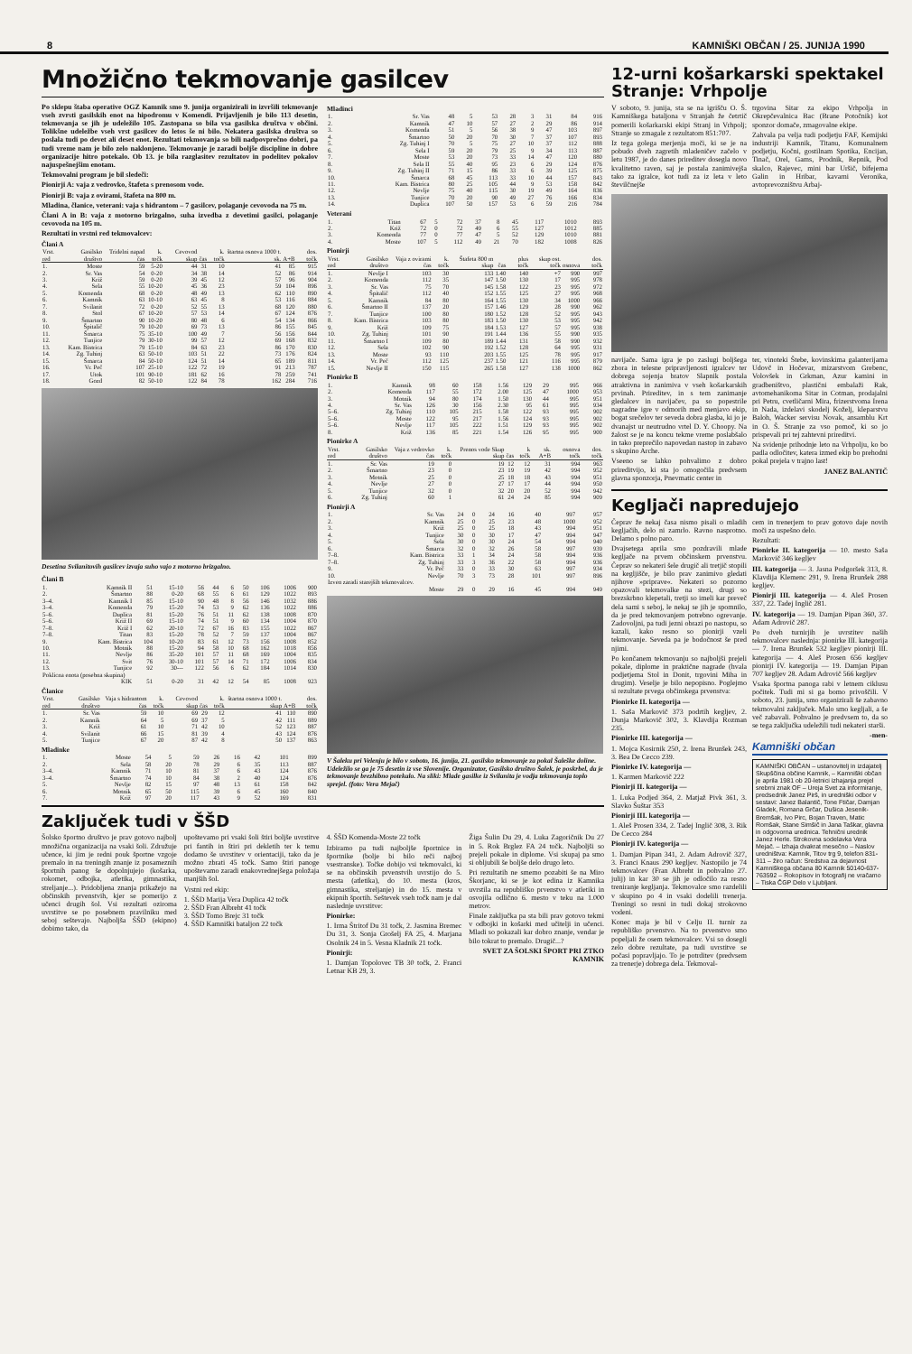8 KAMNIŠKI OBČAN / 25. JUNIJA 1990
Množično tekmovanje gasilcev
Po sklepu štaba operative OGZ Kamnik smo 9. junija organizirali in izvršili tekmovanje vseh zvrsti gasilskih enot na hipodromu v Komendi. Prijavljenih je bilo 113 desetin, tekmovanja se jih je udeležilo 105. Zastopana so bila vsa gasilska društva v občini. Tolikšne udeležbe vseh vrst gasilcev do letos še ni bilo. Nekatera gasilska društva so poslala tudi po devet ali deset enot. Rezultati tekmovanja so bili nadpovprečno dobri, pa tudi vreme nam je bilo zelo naklonjeno. Tekmovanje je zaradi boljše discipline in dobre organizacije hitro potekalo. Ob 13. je bila razglasitev rezultatov in podelitev pokalov najuspešnejšim enotam.
Tekmovalni program je bil sledeči:
Pionirji A: vaja z vedrovko, štafeta s prenosom vode.
Pionirji B: vaja z ovirami, štafeta na 800 m.
Mladina, članice, veterani: vaja s hidrantom – 7 gasilcev, polaganje cevovoda na 75 m.
Člani A in B: vaja z motorno brizgalno, suha izvedba z devetimi gasilci, polaganje cevovoda na 105 m.
Rezultati in vrstni red tekmovalcev:
Člani A
| Vrst. red | Gasilsko društvo | Tridelni napad čas | k. točk | Cevovod skup | čas | k. točk | štartna osnova 1000 t. sk. | A+B | dos. točk |
| --- | --- | --- | --- | --- | --- | --- | --- | --- | --- |
| 1. | Moste | 59 | 5-20 | 44 | 31 | 10 | 41 | 85 | 915 |
| 2. | Sr. Vas | 54 | 0-20 | 34 | 38 | 14 | 52 | 86 | 914 |
| 3. | Križ | 59 | 0-20 | 39 | 45 | 12 | 57 | 96 | 904 |
| 4. | Sela | 55 | 10-20 | 45 | 36 | 23 | 59 | 104 | 896 |
| 5. | Komenda | 68 | 0-20 | 48 | 49 | 13 | 62 | 110 | 890 |
| 6. | Kamnik | 63 | 10-10 | 63 | 45 | 8 | 53 | 116 | 884 |
| 7. | Svilanit | 72 | 0-20 | 52 | 55 | 13 | 68 | 120 | 880 |
| 8. | Stol | 67 | 10-20 | 57 | 53 | 14 | 67 | 124 | 876 |
| 9. | Šmartno | 90 | 10-20 | 80 | 48 | 6 | 54 | 134 | 866 |
| 10. | Špitalič | 79 | 10-20 | 69 | 73 | 13 | 86 | 155 | 845 |
| 11. | Šmarca | 75 | 35-10 | 100 | 49 | 7 | 56 | 156 | 844 |
| 12. | Tunjice | 79 | 30-10 | 99 | 57 | 12 | 69 | 168 | 832 |
| 13. | Kam. Bistrica | 79 | 15-10 | 84 | 63 | 23 | 86 | 170 | 830 |
| 14. | Zg. Tuhinj | 63 | 50-10 | 103 | 51 | 22 | 73 | 176 | 824 |
| 15. | Šmarca | 84 | 50-10 | 124 | 51 | 14 | 65 | 189 | 811 |
| 16. | Vr. Peč | 107 | 25-10 | 122 | 72 | 19 | 91 | 213 | 787 |
| 17. | Utok | 101 | 90-10 | 181 | 62 | 16 | 78 | 259 | 741 |
| 18. | Gozd | 82 | 50-10 | 122 | 84 | 78 | 162 | 284 | 716 |
Desetina Svilanitovih gasilcev izvaja suho vajo z motorno brizgalno.
Člani B
| 1. | Kamnik II | 51 | 15-10 | 56 | 44 | 6 | 50 | 106 | 1006 | 900 |
| 2. | Šmartno | 88 | 0-20 | 68 | 55 | 6 | 61 | 129 | 1022 | 893 |
| 3–4. | Kamnik I | 85 | 15-10 | 90 | 48 | 8 | 56 | 146 | 1032 | 886 |
| 3–4. | Komenda | 79 | 15-20 | 74 | 53 | 9 | 62 | 136 | 1022 | 886 |
| 5–6. | Duplica | 81 | 15-20 | 76 | 51 | 11 | 62 | 138 | 1008 | 870 |
| 5–6. | Križ II | 69 | 15-10 | 74 | 51 | 9 | 60 | 134 | 1004 | 870 |
| 7–8. | Križ I | 62 | 20-10 | 72 | 67 | 16 | 83 | 155 | 1022 | 867 |
| 7–8. | Titan | 83 | 15-20 | 78 | 52 | 7 | 59 | 137 | 1004 | 867 |
| 9. | Kam. Bistrica | 104 | 10-20 | 83 | 61 | 12 | 73 | 156 | 1008 | 852 |
| 10. | Motnik | 88 | 15-20 | 94 | 58 | 10 | 68 | 162 | 1018 | 856 |
| 11. | Nevlje | 86 | 35-20 | 101 | 57 | 11 | 68 | 169 | 1004 | 835 |
| 12. | Svit | 76 | 30-10 | 101 | 57 | 14 | 71 | 172 | 1006 | 834 |
| 13. | Tunjice | 92 | 30--- | 122 | 56 | 6 | 62 | 184 | 1014 | 830 |
| Poklicna enota (posebna skupina) | | | | | | | | | | |
| | KIK | 51 | 0-20 | 31 | 42 | 12 | 54 | 85 | 1008 | 923 |
Članice
| Vrst. red | Gasilsko društvo | Vaja s hidrantom čas | k. točk | Cevovod skup | čas | k. točk | štartna osnova 1000 t. skup | A+B | dos. točk |
| --- | --- | --- | --- | --- | --- | --- | --- | --- | --- |
| 1. | Sr. Vas | 59 | 10 | 69 | 29 | 12 | 41 | 110 | 890 |
| 2. | Kamnik | 64 | 5 | 69 | 37 | 5 | 42 | 111 | 889 |
| 3. | Križ | 61 | 10 | 71 | 42 | 10 | 52 | 123 | 887 |
| 4. | Svilanit | 66 | 15 | 81 | 39 | 4 | 43 | 124 | 876 |
| 5. | Tunjice | 67 | 20 | 87 | 42 | 8 | 50 | 137 | 863 |
Mladinke
| 1. | Moste | 54 | 5 | 59 | 26 | 16 | 42 | 101 | 899 |
| 2. | Sela | 58 | 20 | 78 | 29 | 6 | 35 | 113 | 887 |
| 3–4. | Kamnik | 71 | 10 | 81 | 37 | 6 | 43 | 124 | 876 |
| 3–4. | Šmartno | 74 | 10 | 84 | 38 | 2 | 40 | 124 | 876 |
| 5. | Nevlje | 82 | 15 | 97 | 48 | 13 | 61 | 158 | 842 |
| 6. | Motnik | 65 | 50 | 115 | 39 | 6 | 45 | 160 | 840 |
| 7. | Križ | 97 | 20 | 117 | 43 | 9 | 52 | 169 | 831 |
Mladinci
| 1. | Sr. Vas | 48 | 5 | 53 | 28 | 3 | 31 | 84 | 916 |
| 2. | Kamnik | 47 | 10 | 57 | 27 | 2 | 29 | 86 | 914 |
| 3. | Komenda | 51 | 5 | 56 | 38 | 9 | 47 | 103 | 897 |
| 4. | Šmartno | 50 | 20 | 70 | 30 | 7 | 37 | 107 | 893 |
| 5. | Zg. Tuhinj I | 70 | 5 | 75 | 27 | 10 | 37 | 112 | 888 |
| 6. | Sela I | 59 | 20 | 79 | 25 | 9 | 34 | 113 | 887 |
| 7. | Moste | 53 | 20 | 73 | 33 | 14 | 47 | 120 | 880 |
| 8. | Sela II | 55 | 40 | 95 | 23 | 6 | 29 | 124 | 876 |
| 9. | Zg. Tuhinj II | 71 | 15 | 86 | 33 | 6 | 39 | 125 | 875 |
| 10. | Šmarca | 68 | 45 | 113 | 33 | 10 | 44 | 157 | 843 |
| 11. | Kam. Bistrica | 80 | 25 | 105 | 44 | 9 | 53 | 158 | 842 |
| 12. | Nevlje | 75 | 40 | 115 | 30 | 19 | 49 | 164 | 836 |
| 13. | Tunjice | 70 | 20 | 90 | 49 | 27 | 76 | 166 | 834 |
| 14. | Duplica | 107 | 50 | 157 | 53 | 6 | 59 | 216 | 784 |
Veterani
| 1. | Titan | 67 | 5 | 72 | 37 | 8 | 45 | 117 | 1010 | 893 |
| 2. | Križ | 72 | 0 | 72 | 49 | 6 | 55 | 127 | 1012 | 885 |
| 3. | Komenda | 77 | 0 | 77 | 47 | 5 | 52 | 129 | 1010 | 881 |
| 4. | Moste | 107 | 5 | 112 | 49 | 21 | 70 | 182 | 1008 | 826 |
Pionirji
| Vrst. red | Gasilsko društvo | Vaja z ovirami čas | k. točk | Štafeta 800 m skup | čas | plus točk | skup ost. točk | osnova | dos. točk |
| --- | --- | --- | --- | --- | --- | --- | --- | --- | --- |
| 1. | Nevlje I | 103 | 30 | 133 | 1.40 | 140 | +7 | 990 | 997 |
| 2. | Komenda | 112 | 35 | 147 | 1.50 | 130 | 17 | 995 | 978 |
| 3. | Sr. Vas | 75 | 70 | 145 | 1.58 | 122 | 23 | 995 | 972 |
| 4. | Špitalič | 112 | 40 | 152 | 1.55 | 125 | 27 | 995 | 968 |
| 5. | Kamnik | 84 | 80 | 164 | 1.55 | 130 | 34 | 1000 | 966 |
| 6. | Šmartno II | 137 | 20 | 157 | 1.46 | 129 | 28 | 990 | 962 |
| 7. | Tunjice | 100 | 80 | 180 | 1.52 | 128 | 52 | 995 | 943 |
| 8. | Kam. Bistrica | 103 | 80 | 183 | 1.50 | 130 | 53 | 995 | 942 |
| 9. | Križ | 109 | 75 | 184 | 1.53 | 127 | 57 | 995 | 938 |
| 10. | Zg. Tuhinj | 101 | 90 | 191 | 1.44 | 136 | 55 | 990 | 935 |
| 11. | Šmartno I | 109 | 80 | 189 | 1.44 | 131 | 58 | 990 | 932 |
| 12. | Sela | 102 | 90 | 192 | 1.52 | 128 | 64 | 995 | 931 |
| 13. | Moste | 93 | 110 | 203 | 1.55 | 125 | 78 | 995 | 917 |
| 14. | Vr. Peč | 112 | 125 | 237 | 1.50 | 121 | 116 | 995 | 879 |
| 15. | Nevlje II | 150 | 115 | 265 | 1.58 | 127 | 138 | 1000 | 862 |
Pionirke B
| 1. | Kamnik | 98 | 60 | 158 | 1.56 | 129 | 29 | 995 | 966 |
| 2. | Komenda | 117 | 55 | 172 | 2.00 | 125 | 47 | 1000 | 953 |
| 3. | Motnik | 94 | 80 | 174 | 1.50 | 130 | 44 | 995 | 951 |
| 4. | Sr. Vas | 126 | 30 | 156 | 2.30 | 95 | 61 | 995 | 934 |
| 5–6. | Zg. Tuhinj | 110 | 105 | 215 | 1.58 | 122 | 93 | 995 | 902 |
| 5–6. | Moste | 122 | 95 | 217 | 1.56 | 124 | 93 | 995 | 902 |
| 5–6. | Nevlje | 117 | 105 | 222 | 1.51 | 129 | 93 | 995 | 902 |
| 8. | Križ | 136 | 85 | 221 | 1.54 | 126 | 95 | 995 | 900 |
Pionirke A
| Vrst. red | Gasilsko društvo | Vaja z vedrovko čas | k. točk | Prenos vode Skup skup | čas | k točk | sk. A+B | osnova točk | dos. točk |
| --- | --- | --- | --- | --- | --- | --- | --- | --- | --- |
| 1. | Sr. Vas | 19 | 0 | 19 | 12 | 12 | 31 | 994 | 963 |
| 2. | Šmartno | 23 | 0 | 23 | 19 | 19 | 42 | 994 | 952 |
| 3. | Motnik | 25 | 0 | 25 | 18 | 18 | 43 | 994 | 951 |
| 4. | Nevlje | 27 | 0 | 27 | 17 | 17 | 44 | 994 | 950 |
| 5. | Tunjice | 32 | 0 | 32 | 20 | 20 | 52 | 994 | 942 |
| 6. | Zg. Tuhinj | 60 | 1 | 61 | 24 | 24 | 85 | 994 | 909 |
Pionirji A
| 1. | Sr. Vas | 24 | 0 | 24 | 16 | 40 | 997 | 957 |
| 2. | Kamnik | 25 | 0 | 25 | 23 | 48 | 1000 | 952 |
| 3. | Križ | 25 | 0 | 25 | 18 | 43 | 994 | 951 |
| 4. | Tunjice | 30 | 0 | 30 | 17 | 47 | 994 | 947 |
| 5. | Sela | 30 | 0 | 30 | 24 | 54 | 994 | 940 |
| 6. | Šmarca | 32 | 0 | 32 | 26 | 58 | 997 | 939 |
| 7–8. | Kam. Bistrica | 33 | 1 | 34 | 24 | 58 | 994 | 936 |
| 7–8. | Zg. Tuhinj | 33 | 3 | 36 | 22 | 58 | 994 | 936 |
| 9. | Vr. Peč | 33 | 0 | 33 | 30 | 63 | 997 | 934 |
| 10. | Nevlje | 70 | 3 | 73 | 28 | 101 | 997 | 896 |
| Izven zaradi starejših tekmovalcev. | | | | | | | | |
| | Moste | 29 | 0 | 29 | 16 | 45 | 994 | 949 |
V Šaleku pri Velenju je bilo v soboto, 16. junija, 21. gasilsko tekmovanje za pokal Šaleške doline. Udeležilo se ga je 75 desetin iz vse Slovenije. Organizator, Gasilsko društvo Šalek, je poskrbel, da je tekmovanje brezhibno potekalo. Na sliki: Mlade gasilke iz Svilanita je vodja tekmovanja toplo sprejel. (foto: Vera Mejač)
Zaključek tudi v ŠŠD
Šolsko športno društvo je prav gotovo najbolj množična organizacija na vsaki šoli. Združuje učence, ki jim je redni pouk športne vzgoje premalo in na treningih znanje iz posameznih športnih panog še dopolnjujejo (košarka, rokomet, odbojka, atletika, gimnastika, streljanje...). Pridobljena znanja prikažejo na občinskih prvenstvih, kjer se pomerijo z učenci drugih šol. Vsi rezultati oziroma uvrstitve se po posebnem pravilniku med seboj seštevajo. Najboljša ŠŠD (ekipno) dobimo tako, da
upoštevamo pri vsaki šoli štiri boljše uvrstitve pri fantih in štiri pri dekletih ter k temu dodamo še uvrstitev v orientaciji, tako da je možno zbrati 45 točk. Samo štiri panoge upoštevamo zaradi enakovrednejšega položaja manjših šol.
Vrstni red ekip:
1. ŠŠD Marija Vera Duplica 42 točk
2. ŠŠD Fran Albreht 41 točk
3. ŠŠD Tomo Brejc 31 točk
4. ŠŠD Kamniški bataljon 22 točk
4. ŠŠD Komenda-Moste 22 točk
Izbiramo pa tudi najboljše športnice in športnike (bolje bi bilo reči najboj vsestranske). Točke dobijo vsi tekmovalci, ki se na občinskih prvenstvih uvrstijo do 5. mesta (atletika), do 10. mesta (kros, gimnastika, streljanje) in do 15. mesta v ekipnih športih. Seštevek vseh točk nam je dal naslednje uvrstitve:
Pionirke:
1. Irma Štritof Du 31 točk, 2. Jasmina Bremec Du 31, 3. Sonja Grošelj FA 25, 4. Marjana Osolnik 24 in 5. Vesna Kladnik 21 točk.
Pionirji:
1. Damjan Topolovec TB 30 točk, 2. Franci Letnar KB 29, 3.
Žiga Šulin Du 29, 4. Luka Zagoričnik Du 27 in 5. Rok Brglez FA 24 točk. Najboljši so prejeli pokale in diplome. Vsi skupaj pa smo si obljubili še boljše delo drugo leto.
Pri rezultatih ne smemo pozabiti še na Miro Škorjanc, ki se je kot edina iz Kamnika uvrstila na republiško prvenstvo v atletiki in osvojila odlično 6. mesto v teku na 1.000 metrov.
Finale zaključka pa sta bili prav gotovo tekmi v odbojki in košarki med učitelji in učenci. Mladi so pokazali kar dobro znanje, vendar je bilo tokrat to premalo. Drugič...?
SVET ZA ŠOLSKI ŠPORT PRI ZTKO KAMNIK
12-urni košarkarski spektakel Stranje: Vrhpolje
V soboto, 9. junija, sta se na igrišču O. Š. Kamniškega bataljona v Stranjah že četrtič pomerili košarkarski ekipi Stranj in Vrhpolj; Stranje so zmagale z rezultatom 851:707.
Iz tega golega merjenja moči, ki se je na pobudo dveh zagretih mladeničev začelo v letu 1987, je do danes prireditev dosegla novo kvalitetno raven, saj je postala zanimivejša tako za igralce, kot tudi za iz leta v leto številčnejše
trgovina Sitar za ekipo Vrhpolja in Okrepčevalnica Bac (Brane Potočnik) kot sponzor domače, zmagovalne ekipe.
Zahvala pa velja tudi podjetju FAF, Kemijski industriji Kamnik, Titanu, Komunalnem podjetju, Kočni, gostilnam Spotika, Encijan, Tinač, Orel, Gams, Prodnik, Repnik, Pod skalco, Rajevec, mini bar Uršič, bifejema Galin in Hribar, kavarni Veronika, avtoprevozništvu Arbaj-
navijače. Sama igra je po zaslugi boljšega zbora in telesne pripravljenosti igralcev ter dobrega sojenja bratov Slapnik postala atraktivna in zanimiva v vseh košarkarskih prvinah. Prireditev, in s tem zanimanje gledalcev in navijačev, pa so popestrile nagradne igre v odmorih med menjavo ekip, bogat srečelov ter seveda dobra glasba, ki jo je dvanajst ur neutrudno vrtel D. Y. Choopy. Na žalost se je na koncu tekme vreme poslabšalo in tako preprečilo napovedan nastop in zabavo s skupino Arche.
Vseeno se lahko pohvalimo z dobro prireditvijo, ki sta jo omogočila predvsem glavna sponzorja, Pnevmatic center in
ter, vinoteki Štebe, kovinskima galanterijama Udovč in Hočevar, mizarstvom Grebenc, Volovšek in Grkman, Azur kamini in gradbeništvo, plastični embalaži Rak, avtomehanikoma Sitar in Cotman, prodajalni pri Petru, cvetličarni Mira, frizerstvoma Irena in Nada, izdelavi skodelj Koželj, kleparstvu Baloh, Wacker servisu Novak, ansamblu Krt in O. Š. Stranje za vso pomoč, ki so jo prispevali pri tej zahtevni prireditvi.
Na svidenje prihodnje leto na Vrhpolju, ko bo padla odločitev, katera izmed ekip bo prehodni pokal prejela v trajno last!
JANEZ BALANTIČ
Kegljači napredujejo
Čeprav že nekaj časa nismo pisali o mladih kegljačih, delo ni zamrlo. Ravno nasprotno. Delamo s polno paro.
Dvajsetega aprila smo pozdravili mlade kegljače na prvem občinskem prvenstvu. Čeprav so nekateri šele drugič ali tretjič stopili na kegljišče, je bilo prav zanimivo gledati njihove »priprave«. Nekateri so pozorno opazovali tekmovalke na stezi, drugi so brezskrbno klepetali, tretji so imeli kar preveč dela sami s seboj, le nekaj se jih je spomnilo, da je pred tekmovanjem potrebno ogrevanje. Zadovoljni, pa tudi jezni obrazi po nastopu, so kazali, kako resno so pionirji vzeli tekmovanje. Seveda pa je bodočnost še pred njimi.
Po končanem tekmovanju so najboljši prejeli pokale, diplome in praktične nagrade (hvala podjetjema Stol in Donit, trgovini Miha in drugim). Veselje je bilo nepopisno. Poglejmo si rezultate prvega občinskega prvenstva:
Pionirke II. kategorija —
1. Saša Markovič 373 podrtih kegljev, 2. Dunja Markovič 302, 3. Klavdija Rozman 235.
Pionirke III. kategorija —
1. Mojca Kosirnik 250, 2. Irena Brunšek 243, 3. Bea De Cecco 239.
Pionirke IV. kategorija —
1. Karmen Markovič 222
Pionirji II. kategorija —
1. Luka Podjed 364, 2. Matjaž Pivk 361, 3. Slavko Šuštar 353
Pionirji III. kategorija —
1. Aleš Prosen 334, 2. Tadej Inglič 308, 3. Rik De Cecco 284
Pionirji IV. kategorija —
1. Damjan Pipan 341, 2. Adam Adrovič 327, 3. Franci Knaus 290 kegljev. Nastopilo je 74 tekmovalcev (Fran Albreht in pohvalno 27. julij) in kar 30 se jih je odločilo za resno treniranje kegljanja. Tekmovalce smo razdelili v skupino po 4 in vsaki dodelili trenerja. Treningi so resni in tudi dokaj strokovno vodeni.
Konec maja je bil v Celju II. turnir za republiško prvenstvo. Na to prvenstvo smo popeljali že osem tekmovalcev. Vsi so dosegli zelo dobre rezultate, pa tudi uvrstitve se počasi popravljajo. To je potrditev (predvsem za trenerje) dobrega dela. Tekmoval-
cem in trenerjem to prav gotovo daje novih moči za uspešno delo.
Rezultati:
Pionirke II. kategorija — 10. mesto Saša Markovič 346 kegljev
III. kategorija — 3. Jasna Podgoršek 313, 8. Klavdija Klemenc 291, 9. Irena Brunšek 288 kegljev.
Pionirji III. kategorija — 4. Aleš Prosen 337, 22. Tadej Inglič 281.
IV. kategorija — 19. Damjan Pipan 360, 37. Adam Adrovič 287.
Po dveh turnirjih je uvrstitev naših tekmovalcev naslednja: pionirke III. kategorija — 7. Irena Brunšek 532 kegljev pionirji III. kategorija — 4. Aleš Prosen 656 kegljev pionirji IV. kategorija — 19. Damjan Pipan 707 kegljev 28. Adam Adrovič 566 kegljev
Vsaka športna panoga rabi v letnem ciklusu počitek. Tudi mi si ga bomo privoščili. V soboto, 23. junija, smo organizirali še zabavno tekmovalni zaključek. Malo smo kegljali, a še več zabavali. Pohvalno je predvsem to, da so se tega zaključka udeležili tudi nekateri starši.
-men-
Kamniški občan
KAMNIŠKI OBČAN – ustanovitelj in izdajatelj Skupščina občine Kamnik, – Kamniški občan je aprila 1981 ob 20-letnici izhajanja prejel srebrni znak OF – Ureja Svet za informiranje, predsednik Janez Pirš, in uredniški odbor v sestavi: Janez Balantič, Tone Ftičar, Damjan Gladek, Romana Grčar, Dušica Jesenik-Bremšak, Ivo Pirc, Bojan Traven, Matic Romšak, Stane Simšič in Jana Taškar, glavna in odgovorna urednica. Tehnični urednik Janez Herle. Strokovna sodelavka Vera Mejač. – Izhaja dvakrat mesečno – Naslov uredništva: Kamnik, Titov trg 9, telefon 831-311 – žiro račun: Sredstva za dejavnost Kamniškega občana 80 Kamnik 50140-637-763592 – Rokopisov in fotografij ne vračamo – Tiska ČGP Delo v Ljubljani.